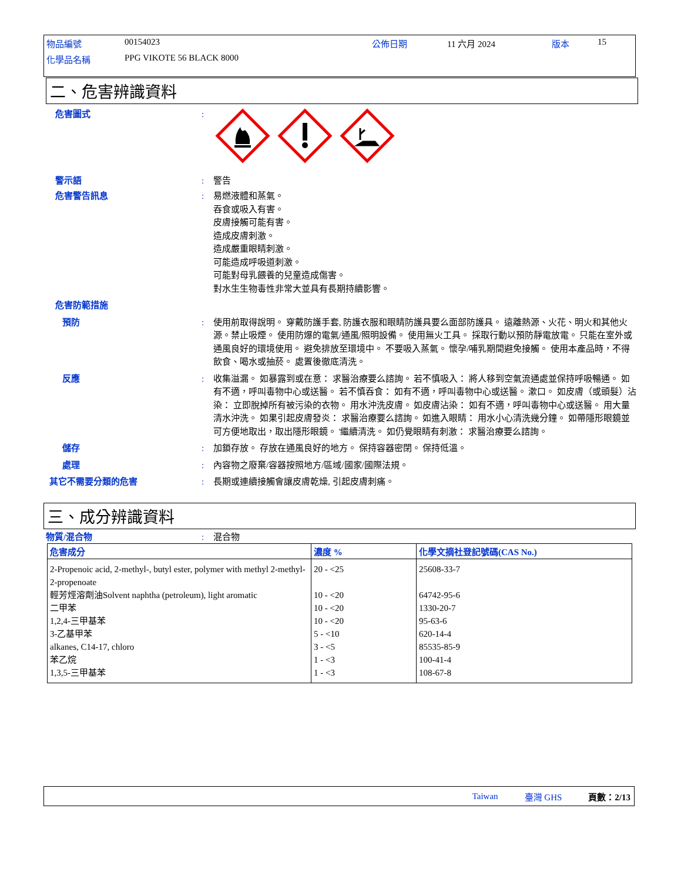| 物品編號 | 00154023 | 公佈日期 | 11 六月 2024 | 版本 | 15 |
| 化學品名稱 | PPG VIKOTE 56 BLACK 8000 | | | | |
二、危害辨識資料
危害圖式 :
警示語 : 警告
危害警告訊息 : 易燃液體和蒸氣。
吞食或吸入有害。
皮膚接觸可能有害。
造成皮膚刺激。
造成嚴重眼睛刺激。
可能造成呼吸道刺激。
可能對母乳餵養的兒童造成傷害。
對水生生物毒性非常大並具有長期持續影響。
危害防範措施
預防 : 使用前取得說明。 穿戴防護手套, 防護衣服和眼睛防護具要么面部防護具。 遠離熱源、火花、明火和其他火源。禁止吸煙。 使用防爆的電氣/通風/照明設備。 使用無火工具。 採取行動以預防靜電放電。 只能在室外或通風良好的環境使用。 避免排放至環境中。 不要吸入蒸氣。 懷孕/哺乳期間避免接觸。 使用本產品時，不得飲食、喝水或抽菸。 處置後徹底清洗。
反應 : 收集溢漏。 如暴露到或在意： 求醫治療要么諮詢。 若不慎吸入： 將人移到空氣流通處並保持呼吸暢通。 如有不適，呼叫毒物中心或送醫。 若不慎吞食： 如有不適，呼叫毒物中心或送醫。 漱口。 如皮膚（或頭髮）沾染： 立即脫掉所有被污染的衣物。 用水沖洗皮膚。 如皮膚沾染： 如有不適，呼叫毒物中心或送醫。 用大量清水沖洗。 如果引起皮膚發炎： 求醫治療要么諮詢。 如進入眼睛： 用水小心清洗幾分鐘。 如帶隱形眼鏡並可方便地取出，取出隱形眼鏡。 '繼續清洗。 如仍覺眼睛有刺激： 求醫治療要么諮詢。
儲存 : 加鎖存放。 存放在通風良好的地方。 保持容器密閉。 保持低溫。
處理 : 內容物之廢棄/容器按照地方/區域/國家/國際法規。
其它不需要分類的危害 : 長期或連續接觸會讓皮膚乾燥, 引起皮膚刺痛。
三、成分辨識資料
物質/混合物 : 混合物
| 危害成分 | 濃度 % | 化學文摘社登記號碼(CAS No.) |
| --- | --- | --- |
| 2-Propenoic acid, 2-methyl-, butyl ester, polymer with methyl 2-methyl-2-propenoate | 20 - <25 | 25608-33-7 |
| 輕芳烴溶劑油Solvent naphtha (petroleum), light aromatic | 10 - <20 | 64742-95-6 |
| 二甲苯 | 10 - <20 | 1330-20-7 |
| 1,2,4-三甲基苯 | 10 - <20 | 95-63-6 |
| 3-乙基甲苯 | 5 - <10 | 620-14-4 |
| alkanes, C14-17, chloro | 3 - <5 | 85535-85-9 |
| 苯乙烷 | 1 - <3 | 100-41-4 |
| 1,3,5-三甲基苯 | 1 - <3 | 108-67-8 |
Taiwan 臺灣 GHS 頁數：2/13